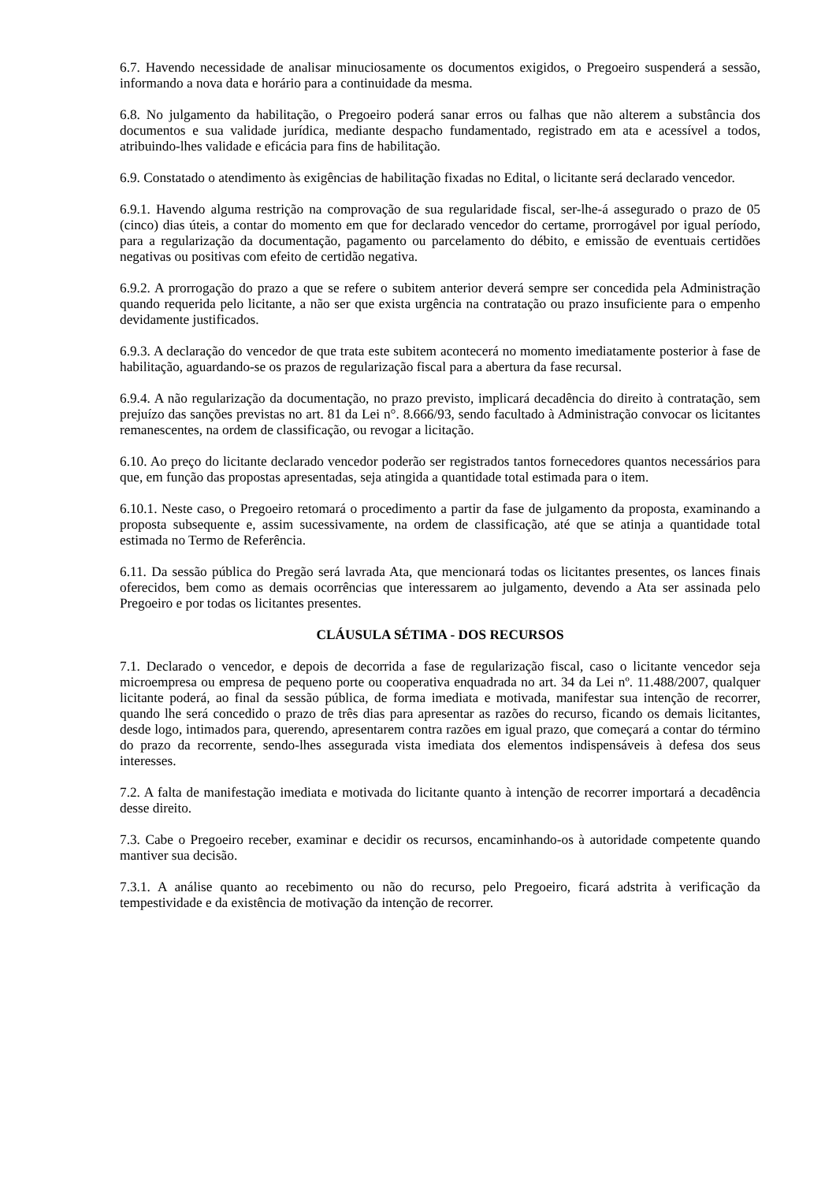6.7. Havendo necessidade de analisar minuciosamente os documentos exigidos, o Pregoeiro suspenderá a sessão, informando a nova data e horário para a continuidade da mesma.
6.8. No julgamento da habilitação, o Pregoeiro poderá sanar erros ou falhas que não alterem a substância dos documentos e sua validade jurídica, mediante despacho fundamentado, registrado em ata e acessível a todos, atribuindo-lhes validade e eficácia para fins de habilitação.
6.9. Constatado o atendimento às exigências de habilitação fixadas no Edital, o licitante será declarado vencedor.
6.9.1. Havendo alguma restrição na comprovação de sua regularidade fiscal, ser-lhe-á assegurado o prazo de 05 (cinco) dias úteis, a contar do momento em que for declarado vencedor do certame, prorrogável por igual período, para a regularização da documentação, pagamento ou parcelamento do débito, e emissão de eventuais certidões negativas ou positivas com efeito de certidão negativa.
6.9.2. A prorrogação do prazo a que se refere o subitem anterior deverá sempre ser concedida pela Administração quando requerida pelo licitante, a não ser que exista urgência na contratação ou prazo insuficiente para o empenho devidamente justificados.
6.9.3. A declaração do vencedor de que trata este subitem acontecerá no momento imediatamente posterior à fase de habilitação, aguardando-se os prazos de regularização fiscal para a abertura da fase recursal.
6.9.4. A não regularização da documentação, no prazo previsto, implicará decadência do direito à contratação, sem prejuízo das sanções previstas no art. 81 da Lei n°. 8.666/93, sendo facultado à Administração convocar os licitantes remanescentes, na ordem de classificação, ou revogar a licitação.
6.10. Ao preço do licitante declarado vencedor poderão ser registrados tantos fornecedores quantos necessários para que, em função das propostas apresentadas, seja atingida a quantidade total estimada para o item.
6.10.1. Neste caso, o Pregoeiro retomará o procedimento a partir da fase de julgamento da proposta, examinando a proposta subsequente e, assim sucessivamente, na ordem de classificação, até que se atinja a quantidade total estimada no Termo de Referência.
6.11. Da sessão pública do Pregão será lavrada Ata, que mencionará todas os licitantes presentes, os lances finais oferecidos, bem como as demais ocorrências que interessarem ao julgamento, devendo a Ata ser assinada pelo Pregoeiro e por todas os licitantes presentes.
CLÁUSULA SÉTIMA - DOS RECURSOS
7.1. Declarado o vencedor, e depois de decorrida a fase de regularização fiscal, caso o licitante vencedor seja microempresa ou empresa de pequeno porte ou cooperativa enquadrada no art. 34 da Lei nº. 11.488/2007, qualquer licitante poderá, ao final da sessão pública, de forma imediata e motivada, manifestar sua intenção de recorrer, quando lhe será concedido o prazo de três dias para apresentar as razões do recurso, ficando os demais licitantes, desde logo, intimados para, querendo, apresentarem contra razões em igual prazo, que começará a contar do término do prazo da recorrente, sendo-lhes assegurada vista imediata dos elementos indispensáveis à defesa dos seus interesses.
7.2. A falta de manifestação imediata e motivada do licitante quanto à intenção de recorrer importará a decadência desse direito.
7.3. Cabe o Pregoeiro receber, examinar e decidir os recursos, encaminhando-os à autoridade competente quando mantiver sua decisão.
7.3.1. A análise quanto ao recebimento ou não do recurso, pelo Pregoeiro, ficará adstrita à verificação da tempestividade e da existência de motivação da intenção de recorrer.